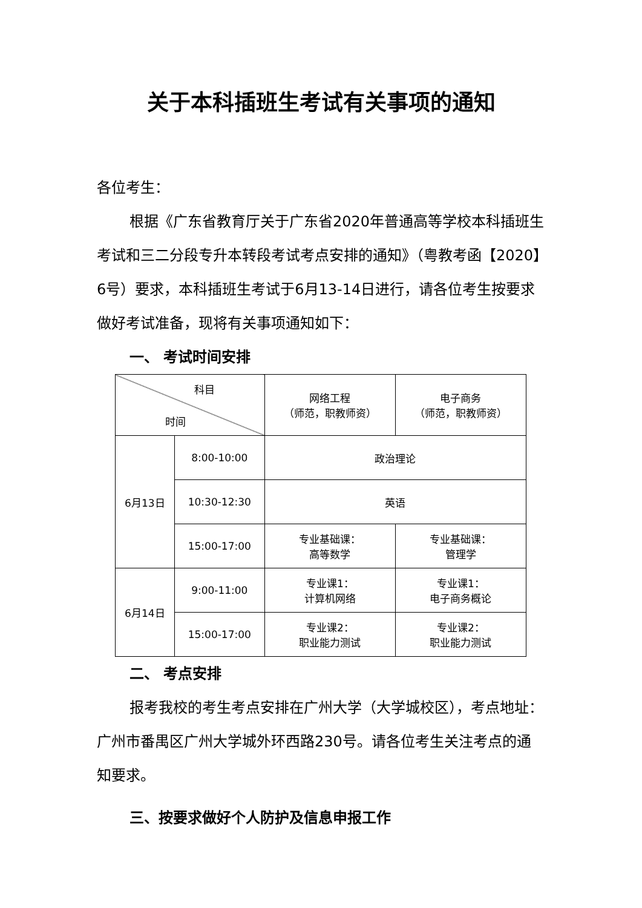关于本科插班生考试有关事项的通知
各位考生：
根据《广东省教育厅关于广东省2020年普通高等学校本科插班生考试和三二分段专升本转段考试考点安排的通知》（粤教考函【2020】6号）要求，本科插班生考试于6月13-14日进行，请各位考生按要求做好考试准备，现将有关事项通知如下：
一、 考试时间安排
| 科目 时间 | | 网络工程 （师范，职教师资） | 电子商务 （师范，职教师资） |
| 6月13日 | 8:00-10:00 | 政治理论 | |
| | 10:30-12:30 | 英语 | |
| | 15:00-17:00 | 专业基础课： 高等数学 | 专业基础课： 管理学 |
| 6月14日 | 9:00-11:00 | 专业课1： 计算机网络 | 专业课1： 电子商务概论 |
| | 15:00-17:00 | 专业课2： 职业能力测试 | 专业课2： 职业能力测试 |
二、 考点安排
报考我校的考生考点安排在广州大学（大学城校区），考点地址：广州市番禺区广州大学城外环西路230号。请各位考生关注考点的通知要求。
三、按要求做好个人防护及信息申报工作